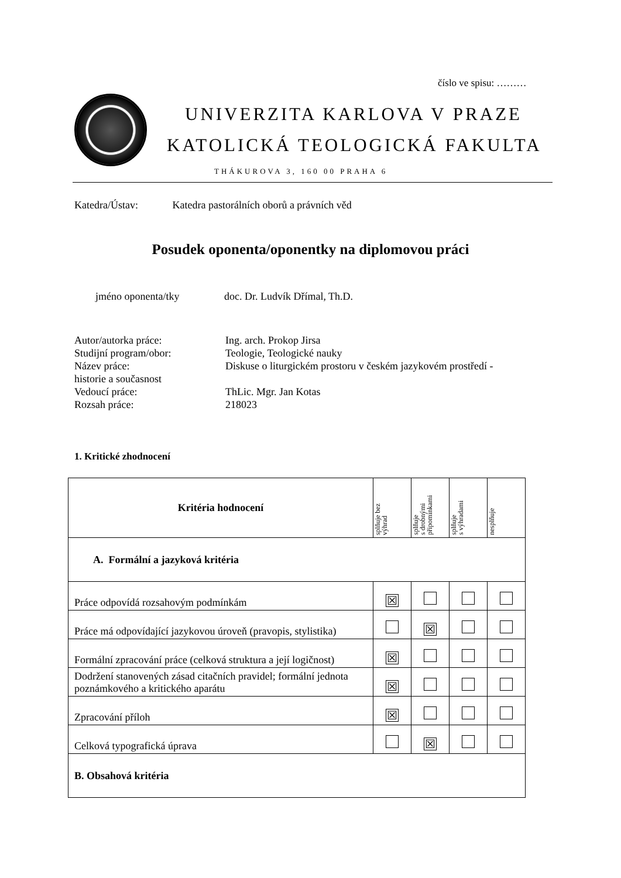číslo ve spisu: ………
UNIVERZITA KARLOVA V PRAZE
KATOLICKÁ TEOLOGICKÁ FAKULTA
THÁKUROVA 3, 160 00 PRAHA 6
Katedra/Ústav: Katedra pastorálních oborů a právních věd
Posudek oponenta/oponentky na diplomovou práci
jméno oponenta/tky doc. Dr. Ludvík Dřímal, Th.D.
| Autor/autorka práce: | Ing. arch. Prokop Jirsa |
| Studijní program/obor: | Teologie, Teologické nauky |
| Název práce: | Diskuse o liturgickém prostoru v českém jazykovém prostředí - |
| historie a současnost | |
| Vedoucí práce: | ThLic. Mgr. Jan Kotas |
| Rozsah práce: | 218023 |
1. Kritické zhodnocení
| Kritéria hodnocení | splňuje bez výhrad | splňuje s drobnými připomínkami | splňuje s výhradami | nesplňuje |
| --- | --- | --- | --- | --- |
| A. Formální a jazyková kritéria | | | | |
| Práce odpovídá rozsahovým podmínkám | ☒ | | | |
| Práce má odpovídající jazykovou úroveň (pravopis, stylistika) | | ☒ | | |
| Formální zpracování práce (celková struktura a její logičnost) | ☒ | | | |
| Dodržení stanovených zásad citačních pravidel; formální jednota poznámkového a kritického aparátu | ☒ | | | |
| Zpracování příloh | ☒ | | | |
| Celková typografická úprava | | ☒ | | |
| B. Obsahová kritéria | | | | |